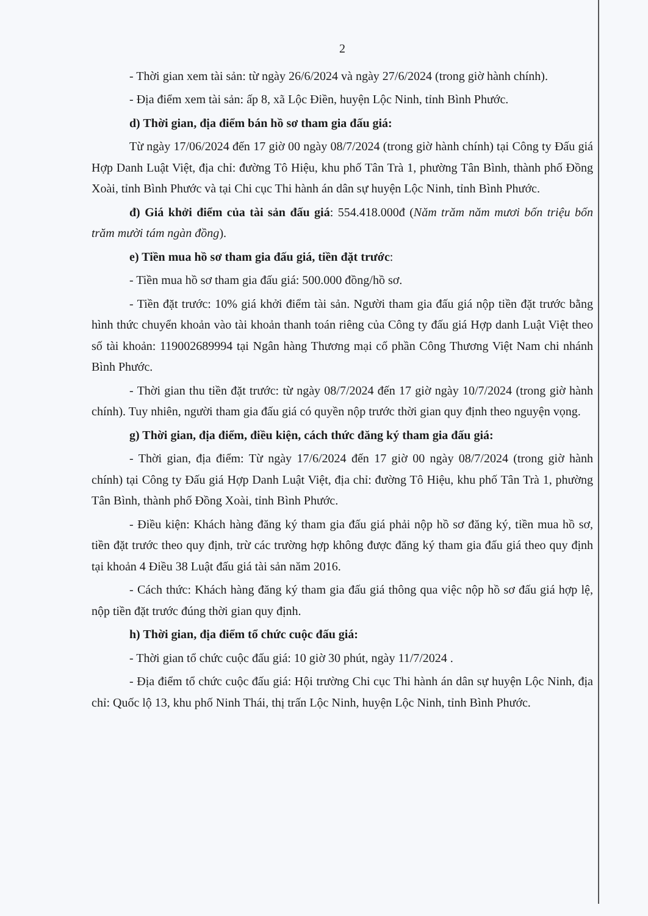2
- Thời gian xem tài sản: từ ngày 26/6/2024 và ngày 27/6/2024 (trong giờ hành chính).
- Địa điểm xem tài sản: ấp 8, xã Lộc Điền, huyện Lộc Ninh, tỉnh Bình Phước.
d) Thời gian, địa điểm bán hồ sơ tham gia đấu giá:
Từ ngày 17/06/2024 đến 17 giờ 00 ngày 08/7/2024 (trong giờ hành chính) tại Công ty Đấu giá Hợp Danh Luật Việt, địa chỉ: đường Tô Hiệu, khu phố Tân Trà 1, phường Tân Bình, thành phố Đồng Xoài, tỉnh Bình Phước và tại Chi cục Thi hành án dân sự huyện Lộc Ninh, tỉnh Bình Phước.
đ) Giá khởi điểm của tài sản đấu giá: 554.418.000đ (Năm trăm năm mươi bốn triệu bốn trăm mười tám ngàn đồng).
e) Tiền mua hồ sơ tham gia đấu giá, tiền đặt trước:
- Tiền mua hồ sơ tham gia đấu giá: 500.000 đồng/hồ sơ.
- Tiền đặt trước: 10% giá khởi điểm tài sản. Người tham gia đấu giá nộp tiền đặt trước bằng hình thức chuyển khoản vào tài khoản thanh toán riêng của Công ty đấu giá Hợp danh Luật Việt theo số tài khoản: 119002689994 tại Ngân hàng Thương mại cổ phần Công Thương Việt Nam chi nhánh Bình Phước.
- Thời gian thu tiền đặt trước: từ ngày 08/7/2024 đến 17 giờ ngày 10/7/2024 (trong giờ hành chính). Tuy nhiên, người tham gia đấu giá có quyền nộp trước thời gian quy định theo nguyện vọng.
g) Thời gian, địa điểm, điều kiện, cách thức đăng ký tham gia đấu giá:
- Thời gian, địa điểm: Từ ngày 17/6/2024 đến 17 giờ 00 ngày 08/7/2024 (trong giờ hành chính) tại Công ty Đấu giá Hợp Danh Luật Việt, địa chỉ: đường Tô Hiệu, khu phố Tân Trà 1, phường Tân Bình, thành phố Đồng Xoài, tỉnh Bình Phước.
- Điều kiện: Khách hàng đăng ký tham gia đấu giá phải nộp hồ sơ đăng ký, tiền mua hồ sơ, tiền đặt trước theo quy định, trừ các trường hợp không được đăng ký tham gia đấu giá theo quy định tại khoản 4 Điều 38 Luật đấu giá tài sản năm 2016.
- Cách thức: Khách hàng đăng ký tham gia đấu giá thông qua việc nộp hồ sơ đấu giá hợp lệ, nộp tiền đặt trước đúng thời gian quy định.
h) Thời gian, địa điểm tổ chức cuộc đấu giá:
- Thời gian tổ chức cuộc đấu giá: 10 giờ 30 phút, ngày 11/7/2024 .
- Địa điểm tổ chức cuộc đấu giá: Hội trường Chi cục Thi hành án dân sự huyện Lộc Ninh, địa chỉ: Quốc lộ 13, khu phố Ninh Thái, thị trấn Lộc Ninh, huyện Lộc Ninh, tỉnh Bình Phước.